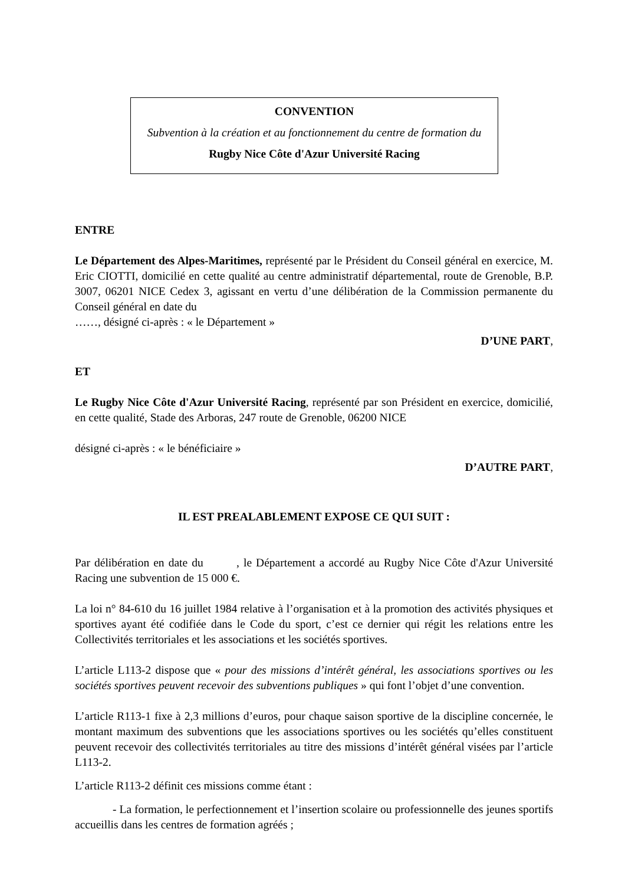CONVENTION
Subvention à la création et au fonctionnement du centre de formation du
Rugby Nice Côte d'Azur Université Racing
ENTRE
Le Département des Alpes-Maritimes, représenté par le Président du Conseil général en exercice, M. Eric CIOTTI, domicilié en cette qualité au centre administratif départemental, route de Grenoble, B.P. 3007, 06201 NICE Cedex 3, agissant en vertu d’une délibération de la Commission permanente du Conseil général en date du
……, désigné ci-après : « le Département »
D’UNE PART,
ET
Le Rugby Nice Côte d'Azur Université Racing, représenté par son Président en exercice, domicilié, en cette qualité, Stade des Arboras, 247 route de Grenoble, 06200 NICE
désigné ci-après : « le bénéficiaire »
D’AUTRE PART,
IL EST PREALABLEMENT EXPOSE CE QUI SUIT :
Par délibération en date du , le Département a accordé au Rugby Nice Côte d'Azur Université Racing une subvention de 15 000 €.
La loi n° 84-610 du 16 juillet 1984 relative à l’organisation et à la promotion des activités physiques et sportives ayant été codifiée dans le Code du sport, c’est ce dernier qui régit les relations entre les Collectivités territoriales et les associations et les sociétés sportives.
L’article L113-2 dispose que « pour des missions d’intérêt général, les associations sportives ou les sociétés sportives peuvent recevoir des subventions publiques » qui font l’objet d’une convention.
L’article R113-1 fixe à 2,3 millions d’euros, pour chaque saison sportive de la discipline concernée, le montant maximum des subventions que les associations sportives ou les sociétés qu’elles constituent peuvent recevoir des collectivités territoriales au titre des missions d’intérêt général visées par l’article L113-2.
L’article R113-2 définit ces missions comme étant :
- La formation, le perfectionnement et l’insertion scolaire ou professionnelle des jeunes sportifs accueillis dans les centres de formation agréés ;